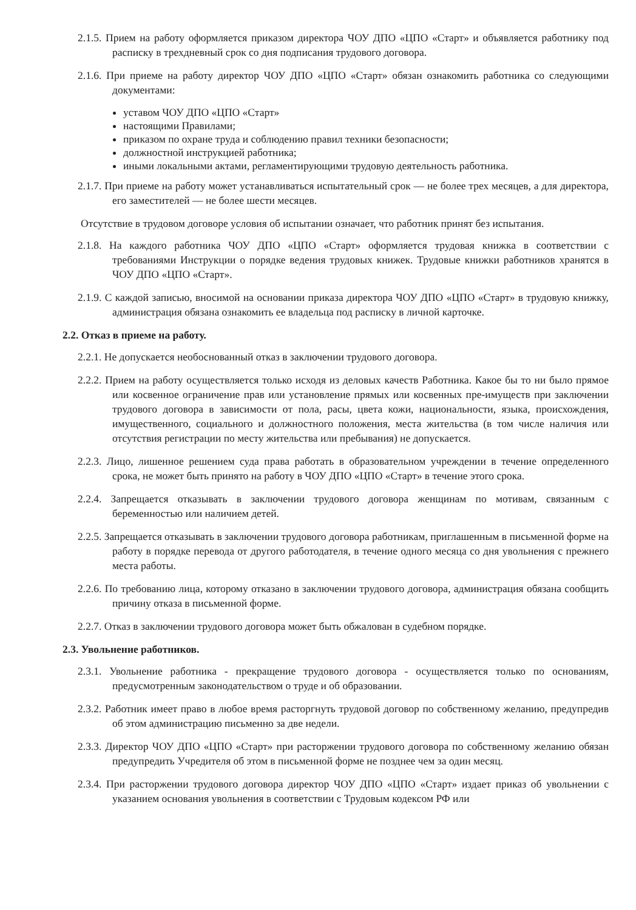2.1.5. Прием на работу оформляется приказом директора ЧОУ ДПО «ЦПО «Старт» и объявляется работнику под расписку в трехдневный срок со дня подписания трудового договора.
2.1.6. При приеме на работу директор ЧОУ ДПО «ЦПО «Старт» обязан ознакомить работника со следующими документами:
уставом ЧОУ ДПО «ЦПО «Старт»
настоящими Правилами;
приказом по охране труда и соблюдению правил техники безопасности;
должностной инструкцией работника;
иными локальными актами, регламентирующими трудовую деятельность работника.
2.1.7. При приеме на работу может устанавливаться испытательный срок — не более трех месяцев, а для директора, его заместителей — не более шести месяцев.
Отсутствие в трудовом договоре условия об испытании означает, что работник принят без испытания.
2.1.8. На каждого работника ЧОУ ДПО «ЦПО «Старт» оформляется трудовая книжка в соответствии с требованиями Инструкции о порядке ведения трудовых книжек. Трудовые книжки работников хранятся в ЧОУ ДПО «ЦПО «Старт».
2.1.9. С каждой записью, вносимой на основании приказа директора ЧОУ ДПО «ЦПО «Старт» в трудовую книжку, администрация обязана ознакомить ее владельца под расписку в личной карточке.
2.2. Отказ в приеме на работу.
2.2.1. Не допускается необоснованный отказ в заключении трудового договора.
2.2.2. Прием на работу осуществляется только исходя из деловых качеств Работника. Какое бы то ни было прямое или косвенное ограничение прав или установление прямых или косвенных пре-имуществ при заключении трудового договора в зависимости от пола, расы, цвета кожи, национальности, языка, происхождения, имущественного, социального и должностного положения, места жительства (в том числе наличия или отсутствия регистрации по месту жительства или пребывания) не допускается.
2.2.3. Лицо, лишенное решением суда права работать в образовательном учреждении в течение определенного срока, не может быть принято на работу в ЧОУ ДПО «ЦПО «Старт» в течение этого срока.
2.2.4. Запрещается отказывать в заключении трудового договора женщинам по мотивам, связанным с беременностью или наличием детей.
2.2.5. Запрещается отказывать в заключении трудового договора работникам, приглашенным в письменной форме на работу в порядке перевода от другого работодателя, в течение одного месяца со дня увольнения с прежнего места работы.
2.2.6. По требованию лица, которому отказано в заключении трудового договора, администрация обязана сообщить причину отказа в письменной форме.
2.2.7. Отказ в заключении трудового договора может быть обжалован в судебном порядке.
2.3. Увольнение работников.
2.3.1. Увольнение работника - прекращение трудового договора - осуществляется только по основаниям, предусмотренным законодательством о труде и об образовании.
2.3.2. Работник имеет право в любое время расторгнуть трудовой договор по собственному желанию, предупредив об этом администрацию письменно за две недели.
2.3.3. Директор ЧОУ ДПО «ЦПО «Старт» при расторжении трудового договора по собственному желанию обязан предупредить Учредителя об этом в письменной форме не позднее чем за один месяц.
2.3.4. При расторжении трудового договора директор ЧОУ ДПО «ЦПО «Старт» издает приказ об увольнении с указанием основания увольнения в соответствии с Трудовым кодексом РФ или